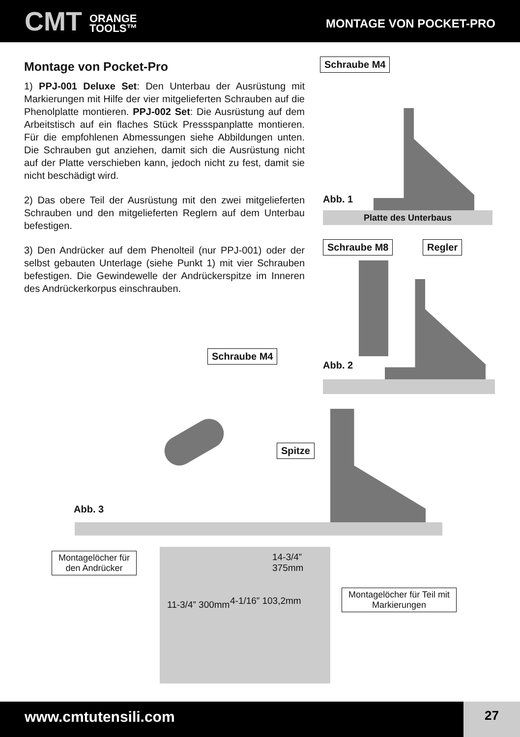CMT ORANGE
TOOLS™
MONTAGE VON POCKET-PRO
Montage von Pocket-Pro
1) PPJ-001 Deluxe Set: Den Unterbau der Ausrüstung mit Markierungen mit Hilfe der vier mitgelieferten Schrauben auf die Phenolplatte montieren. PPJ-002 Set: Die Ausrüstung auf dem Arbeitstisch auf ein flaches Stück Pressspanplatte montieren. Für die empfohlenen Abmessungen siehe Abbildungen unten. Die Schrauben gut anziehen, damit sich die Ausrüstung nicht auf der Platte verschieben kann, jedoch nicht zu fest, damit sie nicht beschädigt wird.
2) Das obere Teil der Ausrüstung mit den zwei mitgelieferten Schrauben und den mitgelieferten Reglern auf dem Unterbau befestigen.
3) Den Andrücker auf dem Phenolteil (nur PPJ-001) oder der selbst gebauten Unterlage (siehe Punkt 1) mit vier Schrauben befestigen. Die Gewindewelle der Andrückerspitze im Inneren des Andrückerkorpus einschrauben.
Schraube M4
Abb. 1
Platte des Unterbaus
Schraube M8 Regler
Abb. 2
Schraube M4
Spitze
Abb. 3
Montagelöcher für den Andrücker
Montagelöcher für Teil mit Markierungen
14-3/4”
375mm
11-3/4” 300mm 4-1/16” 103,2mm
www.cmtutensili.com 27